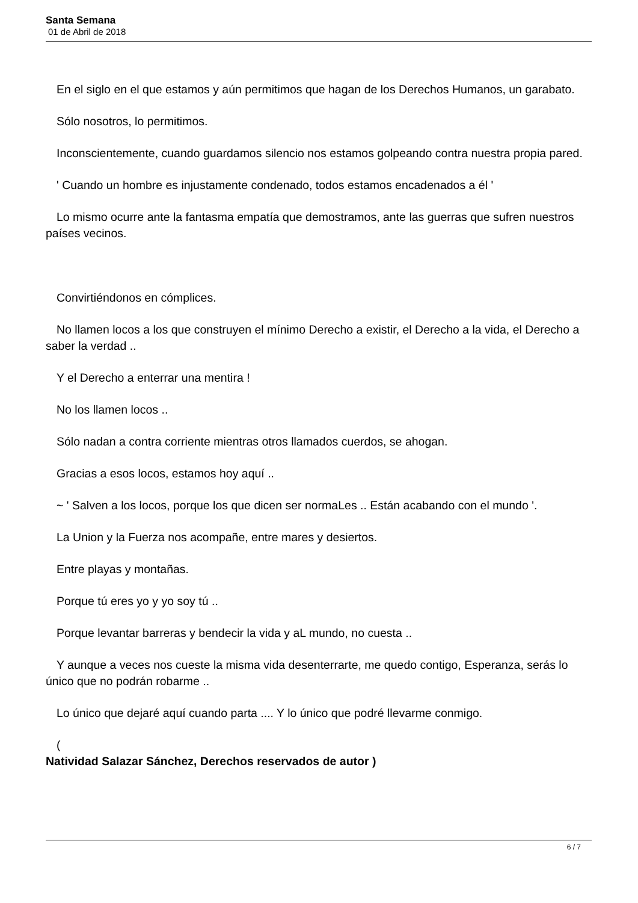Santa Semana
01 de Abril de 2018
En el siglo en el que estamos y aún permitimos que hagan de los Derechos Humanos, un garabato.
Sólo nosotros, lo permitimos.
Inconscientemente, cuando guardamos silencio nos estamos golpeando contra nuestra propia pared.
' Cuando un hombre es injustamente condenado, todos estamos encadenados a él '
Lo mismo ocurre ante la fantasma empatía que demostramos, ante las guerras que sufren nuestros países vecinos.
Convirtiéndonos en cómplices.
No llamen locos a los que construyen el mínimo Derecho a existir, el Derecho a la vida, el Derecho a saber la verdad ..
Y el Derecho a enterrar una mentira !
No los llamen locos ..
Sólo nadan a contra corriente mientras otros llamados cuerdos, se ahogan.
Gracias a esos locos, estamos hoy aquí ..
~ ' Salven a los locos, porque los que dicen ser normaLes .. Están acabando con el mundo '.
La Union y la Fuerza nos acompañe, entre mares y desiertos.
Entre playas y montañas.
Porque tú eres yo y yo soy tú ..
Porque levantar barreras y bendecir la vida y aL mundo, no cuesta ..
Y aunque a veces nos cueste la misma vida desenterrarte, me quedo contigo, Esperanza, serás lo único que no podrán robarme ..
Lo único que dejaré aquí cuando parta .... Y lo único que podré llevarme conmigo.
(
Natividad Salazar Sánchez, Derechos reservados de autor )
6 / 7